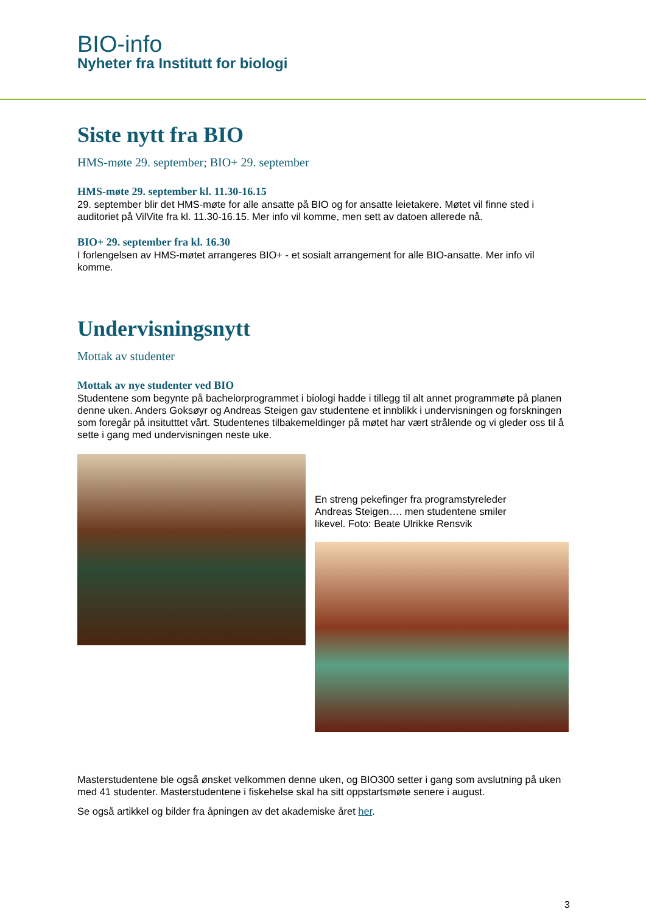BIO-info
Nyheter fra Institutt for biologi
Siste nytt fra BIO
HMS-møte 29. september; BIO+ 29. september
HMS-møte 29. september kl. 11.30-16.15
29. september blir det HMS-møte for alle ansatte på BIO og for ansatte leietakere. Møtet vil finne sted i auditoriet på VilVite fra kl. 11.30-16.15. Mer info vil komme, men sett av datoen allerede nå.
BIO+ 29. september fra kl. 16.30
I forlengelsen av HMS-møtet arrangeres BIO+ - et sosialt arrangement for alle BIO-ansatte. Mer info vil komme.
Undervisningsnytt
Mottak av studenter
Mottak av nye studenter ved BIO
Studentene som begynte på bachelorprogrammet i biologi hadde i tillegg til alt annet programmøte på planen denne uken. Anders Goksøyr og Andreas Steigen gav studentene et innblikk i undervisningen og forskningen som foregår på insitutttet vårt. Studentenes tilbakemeldinger på møtet har vært strålende og vi gleder oss til å sette i gang med undervisningen neste uke.
En streng pekefinger fra programstyreleder Andreas Steigen…. men studentene smiler likevel. Foto: Beate Ulrikke Rensvik
Masterstudentene ble også ønsket velkommen denne uken, og BIO300 setter i gang som avslutning på uken med 41 studenter. Masterstudentene i fiskehelse skal ha sitt oppstartsmøte senere i august.
Se også artikkel og bilder fra åpningen av det akademiske året her.
3